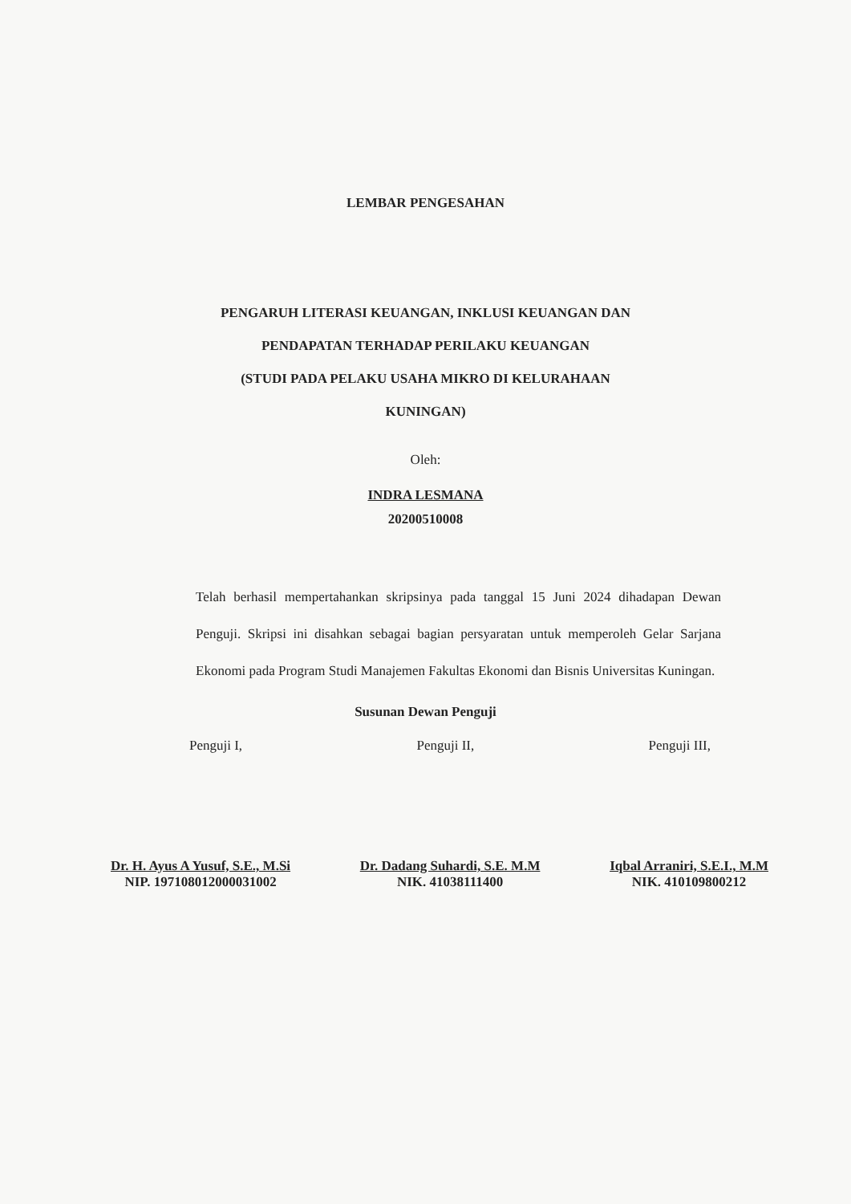LEMBAR PENGESAHAN
PENGARUH LITERASI KEUANGAN, INKLUSI KEUANGAN DAN
PENDAPATAN TERHADAP PERILAKU KEUANGAN
(STUDI PADA PELAKU USAHA MIKRO DI KELURAHAAN
KUNINGAN)
Oleh:
INDRA LESMANA
20200510008
Telah berhasil mempertahankan skripsinya pada tanggal 15 Juni 2024 dihadapan Dewan Penguji. Skripsi ini disahkan sebagai bagian persyaratan untuk memperoleh Gelar Sarjana Ekonomi pada Program Studi Manajemen Fakultas Ekonomi dan Bisnis Universitas Kuningan.
Susunan Dewan Penguji
Penguji I, Penguji II, Penguji III,
Dr. H. Ayus A Yusuf, S.E., M.Si
NIP. 197108012000031002
Dr. Dadang Suhardi, S.E. M.M
NIK. 41038111400
Iqbal Arraniri, S.E.I., M.M
NIK. 410109800212